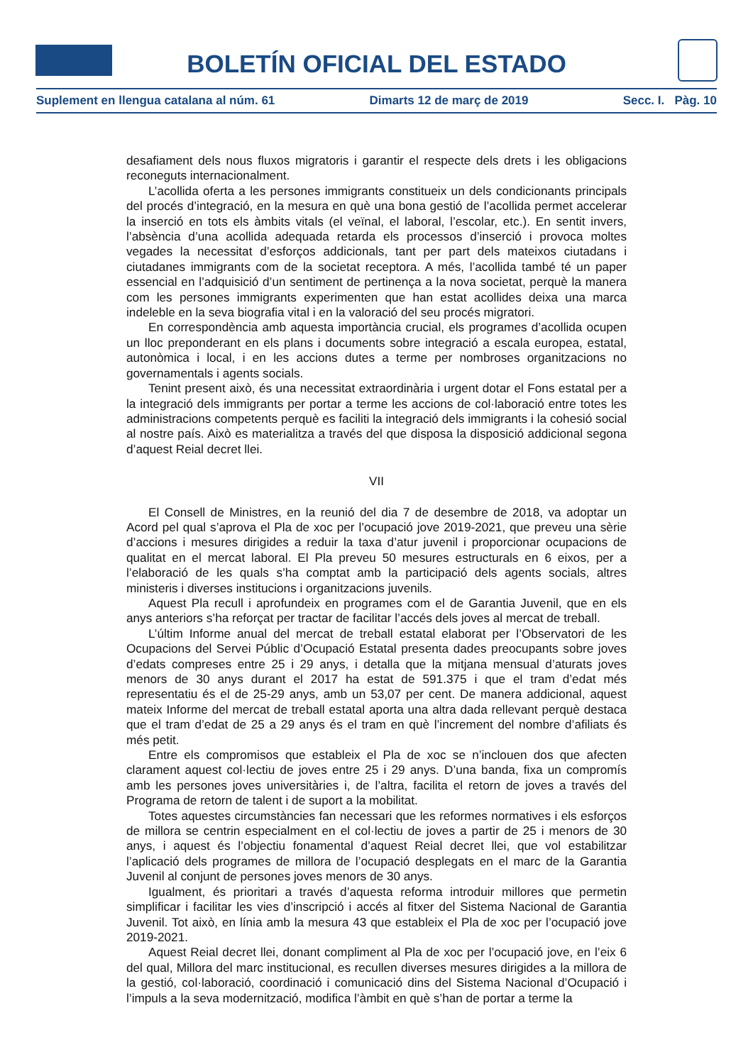BOLETÍN OFICIAL DEL ESTADO
Suplement en llengua catalana al núm. 61 Dimarts 12 de març de 2019 Secc. I. Pàg. 10
desafiament dels nous fluxos migratoris i garantir el respecte dels drets i les obligacions reconeguts internacionalment.
L’acollida oferta a les persones immigrants constitueix un dels condicionants principals del procés d’integració, en la mesura en què una bona gestió de l’acollida permet accelerar la inserció en tots els àmbits vitals (el veïnal, el laboral, l’escolar, etc.). En sentit invers, l’absència d’una acollida adequada retarda els processos d’inserció i provoca moltes vegades la necessitat d’esforços addicionals, tant per part dels mateixos ciutadans i ciutadanes immigrants com de la societat receptora. A més, l’acollida també té un paper essencial en l’adquisició d’un sentiment de pertinença a la nova societat, perquè la manera com les persones immigrants experimenten que han estat acollides deixa una marca indeleble en la seva biografia vital i en la valoració del seu procés migratori.
En correspondència amb aquesta importància crucial, els programes d’acollida ocupen un lloc preponderant en els plans i documents sobre integració a escala europea, estatal, autonòmica i local, i en les accions dutes a terme per nombroses organitzacions no governamentals i agents socials.
Tenint present això, és una necessitat extraordinària i urgent dotar el Fons estatal per a la integració dels immigrants per portar a terme les accions de col·laboració entre totes les administracions competents perquè es faciliti la integració dels immigrants i la cohesió social al nostre país. Això es materialitza a través del que disposa la disposició addicional segona d’aquest Reial decret llei.
VII
El Consell de Ministres, en la reunió del dia 7 de desembre de 2018, va adoptar un Acord pel qual s’aprova el Pla de xoc per l’ocupació jove 2019-2021, que preveu una sèrie d’accions i mesures dirigides a reduir la taxa d’atur juvenil i proporcionar ocupacions de qualitat en el mercat laboral. El Pla preveu 50 mesures estructurals en 6 eixos, per a l’elaboració de les quals s’ha comptat amb la participació dels agents socials, altres ministeris i diverses institucions i organitzacions juvenils.
Aquest Pla recull i aprofundeix en programes com el de Garantia Juvenil, que en els anys anteriors s’ha reforçat per tractar de facilitar l’accés dels joves al mercat de treball.
L’últim Informe anual del mercat de treball estatal elaborat per l’Observatori de les Ocupacions del Servei Públic d’Ocupació Estatal presenta dades preocupants sobre joves d’edats compreses entre 25 i 29 anys, i detalla que la mitjana mensual d’aturats joves menors de 30 anys durant el 2017 ha estat de 591.375 i que el tram d’edat més representatiu és el de 25-29 anys, amb un 53,07 per cent. De manera addicional, aquest mateix Informe del mercat de treball estatal aporta una altra dada rellevant perquè destaca que el tram d’edat de 25 a 29 anys és el tram en què l’increment del nombre d’afiliats és més petit.
Entre els compromisos que estableix el Pla de xoc se n’inclouen dos que afecten clarament aquest col·lectiu de joves entre 25 i 29 anys. D’una banda, fixa un compromís amb les persones joves universitàries i, de l’altra, facilita el retorn de joves a través del Programa de retorn de talent i de suport a la mobilitat.
Totes aquestes circumstàncies fan necessari que les reformes normatives i els esforços de millora se centrin especialment en el col·lectiu de joves a partir de 25 i menors de 30 anys, i aquest és l’objectiu fonamental d’aquest Reial decret llei, que vol estabilitzar l’aplicació dels programes de millora de l’ocupació desplegats en el marc de la Garantia Juvenil al conjunt de persones joves menors de 30 anys.
Igualment, és prioritari a través d’aquesta reforma introduir millores que permetin simplificar i facilitar les vies d’inscripció i accés al fitxer del Sistema Nacional de Garantia Juvenil. Tot això, en línia amb la mesura 43 que estableix el Pla de xoc per l’ocupació jove 2019-2021.
Aquest Reial decret llei, donant compliment al Pla de xoc per l’ocupació jove, en l’eix 6 del qual, Millora del marc institucional, es recullen diverses mesures dirigides a la millora de la gestió, col·laboració, coordinació i comunicació dins del Sistema Nacional d’Ocupació i l’impuls a la seva modernització, modifica l’àmbit en què s’han de portar a terme la